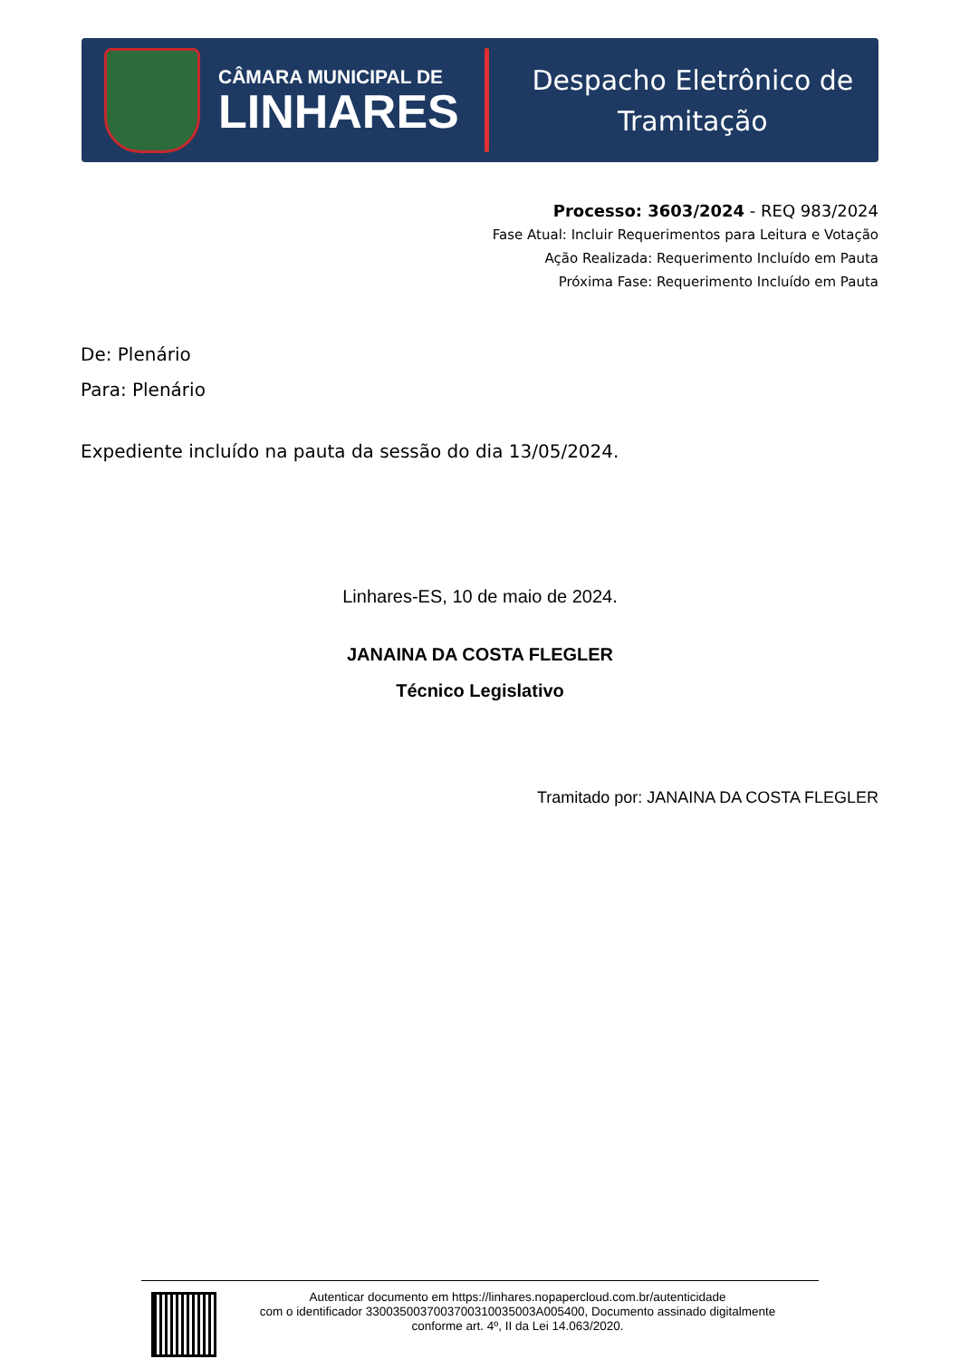CÂMARA MUNICIPAL DE
LINHARES
Despacho Eletrônico de
Tramitação
Processo: 3603/2024 - REQ 983/2024
Fase Atual: Incluir Requerimentos para Leitura e Votação
Ação Realizada: Requerimento Incluído em Pauta
Próxima Fase: Requerimento Incluído em Pauta
De: Plenário
Para: Plenário
Expediente incluído na pauta da sessão do dia 13/05/2024.
Linhares-ES, 10 de maio de 2024.
JANAINA DA COSTA FLEGLER
Técnico Legislativo
Tramitado por: JANAINA DA COSTA FLEGLER
Autenticar documento em https://linhares.nopapercloud.com.br/autenticidade
com o identificador 3300350037003700310035003A005400, Documento assinado digitalmente
conforme art. 4º, II da Lei 14.063/2020.